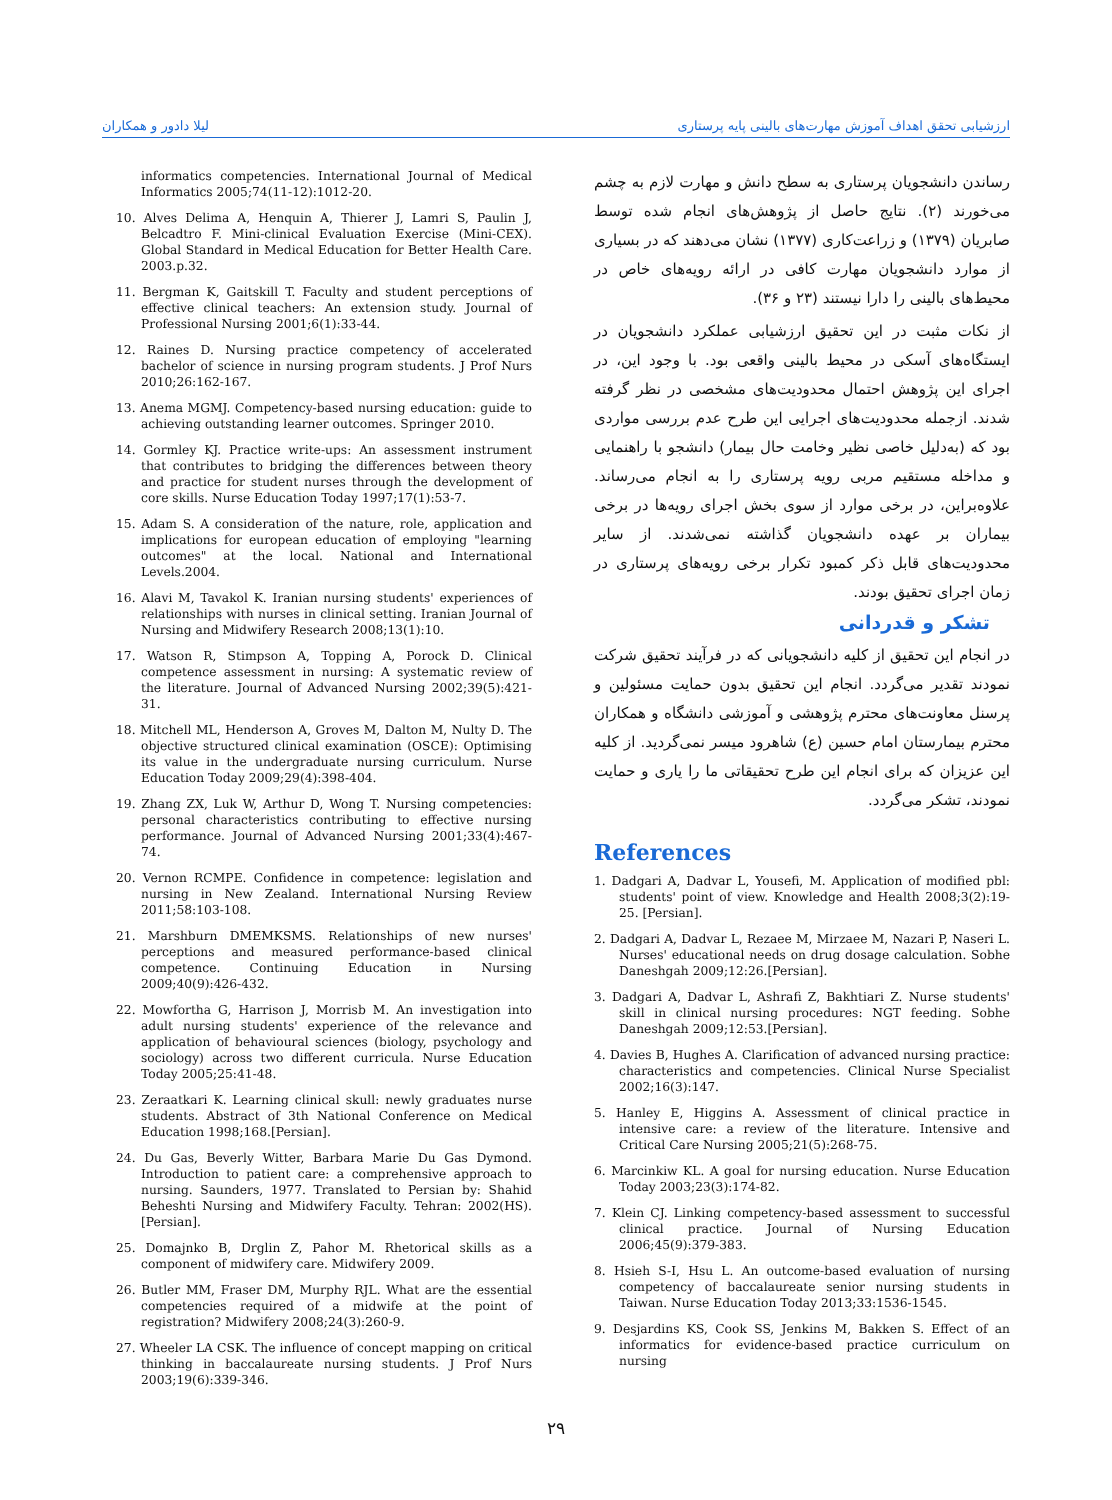ارزشیابی تحقق اهداف آموزش مهارت‌های بالینی پایه پرستاری لیلا دادور و همکاران
رساندن دانشجویان پرستاری به سطح دانش و مهارت لازم به چشم می‌خورند (۲). نتایج حاصل از پژوهش‌های انجام شده توسط صابریان (۱۳۷۹) و زراعت‌کاری (۱۳۷۷) نشان می‌دهند که در بسیاری از موارد دانشجویان مهارت کافی در ارائه رویه‌های خاص در محیط‌های بالینی را دارا نیستند (۲۳ و ۳۶).
از نکات مثبت در این تحقیق ارزشیابی عملکرد دانشجویان در ایستگاه‌های آسکی در محیط بالینی واقعی بود. با وجود این، در اجرای این پژوهش احتمال محدودیت‌های مشخصی در نظر گرفته شدند. ازجمله محدودیت‌های اجرایی این طرح عدم بررسی مواردی بود که (به‌دلیل خاصی نظیر وخامت حال بیمار) دانشجو با راهنمایی و مداخله مستقیم مربی رویه پرستاری را به انجام می‌رساند. علاوه‌براین، در برخی موارد از سوی بخش اجرای رویه‌ها در برخی بیماران بر عهده دانشجویان گذاشته نمی‌شدند. از سایر محدودیت‌های قابل ذکر کمبود تکرار برخی رویه‌های پرستاری در زمان اجرای تحقیق بودند.
تشکر و قدردانی
در انجام این تحقیق از کلیه دانشجویانی که در فرآیند تحقیق شرکت نمودند تقدیر می‌گردد. انجام این تحقیق بدون حمایت مسئولین و پرسنل معاونت‌های محترم پژوهشی و آموزشی دانشگاه و همکاران محترم بیمارستان امام حسین (ع) شاهرود میسر نمی‌گردید. از کلیه این عزیزان که برای انجام این طرح تحقیقاتی ما را یاری و حمایت نمودند، تشکر می‌گردد.
References
1. Dadgari A, Dadvar L, Yousefi, M. Application of modified pbl: students' point of view. Knowledge and Health 2008;3(2):19-25. [Persian].
2. Dadgari A, Dadvar L, Rezaee M, Mirzaee M, Nazari P, Naseri L. Nurses' educational needs on drug dosage calculation. Sobhe Daneshgah 2009;12:26.[Persian].
3. Dadgari A, Dadvar L, Ashrafi Z, Bakhtiari Z. Nurse students' skill in clinical nursing procedures: NGT feeding. Sobhe Daneshgah 2009;12:53.[Persian].
4. Davies B, Hughes A. Clarification of advanced nursing practice: characteristics and competencies. Clinical Nurse Specialist 2002;16(3):147.
5. Hanley E, Higgins A. Assessment of clinical practice in intensive care: a review of the literature. Intensive and Critical Care Nursing 2005;21(5):268-75.
6. Marcinkiw KL. A goal for nursing education. Nurse Education Today 2003;23(3):174-82.
7. Klein CJ. Linking competency-based assessment to successful clinical practice. Journal of Nursing Education 2006;45(9):379-383.
8. Hsieh S-I, Hsu L. An outcome-based evaluation of nursing competency of baccalaureate senior nursing students in Taiwan. Nurse Education Today 2013;33:1536-1545.
9. Desjardins KS, Cook SS, Jenkins M, Bakken S. Effect of an informatics for evidence-based practice curriculum on nursing
informatics competencies. International Journal of Medical Informatics 2005;74(11-12):1012-20.
10. Alves Delima A, Henquin A, Thierer J, Lamri S, Paulin J, Belcadtro F. Mini-clinical Evaluation Exercise (Mini-CEX). Global Standard in Medical Education for Better Health Care. 2003.p.32.
11. Bergman K, Gaitskill T. Faculty and student perceptions of effective clinical teachers: An extension study. Journal of Professional Nursing 2001;6(1):33-44.
12. Raines D. Nursing practice competency of accelerated bachelor of science in nursing program students. J Prof Nurs 2010;26:162-167.
13. Anema MGMJ. Competency-based nursing education: guide to achieving outstanding learner outcomes. Springer 2010.
14. Gormley KJ. Practice write-ups: An assessment instrument that contributes to bridging the differences between theory and practice for student nurses through the development of core skills. Nurse Education Today 1997;17(1):53-7.
15. Adam S. A consideration of the nature, role, application and implications for european education of employing "learning outcomes" at the local. National and International Levels.2004.
16. Alavi M, Tavakol K. Iranian nursing students' experiences of relationships with nurses in clinical setting. Iranian Journal of Nursing and Midwifery Research 2008;13(1):10.
17. Watson R, Stimpson A, Topping A, Porock D. Clinical competence assessment in nursing: A systematic review of the literature. Journal of Advanced Nursing 2002;39(5):421-31.
18. Mitchell ML, Henderson A, Groves M, Dalton M, Nulty D. The objective structured clinical examination (OSCE): Optimising its value in the undergraduate nursing curriculum. Nurse Education Today 2009;29(4):398-404.
19. Zhang ZX, Luk W, Arthur D, Wong T. Nursing competencies: personal characteristics contributing to effective nursing performance. Journal of Advanced Nursing 2001;33(4):467-74.
20. Vernon RCMPE. Confidence in competence: legislation and nursing in New Zealand. International Nursing Review 2011;58:103-108.
21. Marshburn DMEMKSMS. Relationships of new nurses' perceptions and measured performance-based clinical competence. Continuing Education in Nursing 2009;40(9):426-432.
22. Mowfortha G, Harrison J, Morrisb M. An investigation into adult nursing students' experience of the relevance and application of behavioural sciences (biology, psychology and sociology) across two different curricula. Nurse Education Today 2005;25:41-48.
23. Zeraatkari K. Learning clinical skull: newly graduates nurse students. Abstract of 3th National Conference on Medical Education 1998;168.[Persian].
24. Du Gas, Beverly Witter, Barbara Marie Du Gas Dymond. Introduction to patient care: a comprehensive approach to nursing. Saunders, 1977. Translated to Persian by: Shahid Beheshti Nursing and Midwifery Faculty. Tehran: 2002(HS).[Persian].
25. Domajnko B, Drglin Z, Pahor M. Rhetorical skills as a component of midwifery care. Midwifery 2009.
26. Butler MM, Fraser DM, Murphy RJL. What are the essential competencies required of a midwife at the point of registration? Midwifery 2008;24(3):260-9.
27. Wheeler LA CSK. The influence of concept mapping on critical thinking in baccalaureate nursing students. J Prof Nurs 2003;19(6):339-346.
۲۹